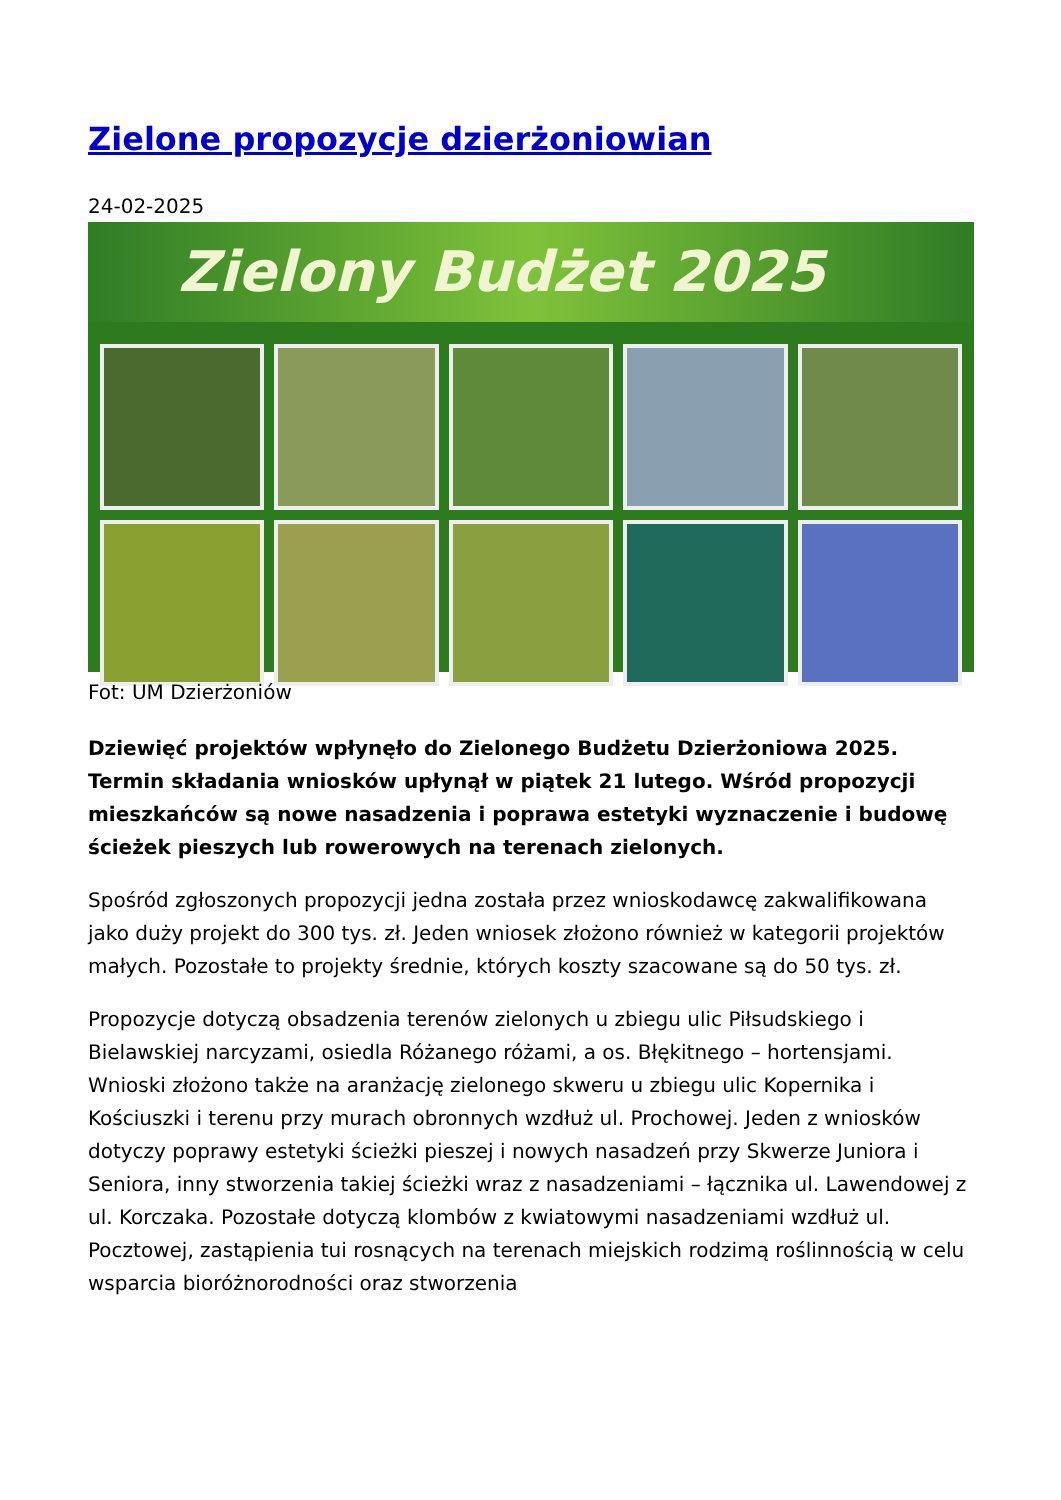Zielone propozycje dzierżoniowian
24-02-2025
Zielony Budżet 2025
Fot: UM Dzierżoniów
Dziewięć projektów wpłynęło do Zielonego Budżetu Dzierżoniowa 2025. Termin składania wniosków upłynął w piątek 21 lutego. Wśród propozycji mieszkańców są nowe nasadzenia i poprawa estetyki wyznaczenie i budowę ścieżek pieszych lub rowerowych na terenach zielonych.
Spośród zgłoszonych propozycji jedna została przez wnioskodawcę zakwalifikowana jako duży projekt do 300 tys. zł. Jeden wniosek złożono również w kategorii projektów małych. Pozostałe to projekty średnie, których koszty szacowane są do 50 tys. zł.
Propozycje dotyczą obsadzenia terenów zielonych u zbiegu ulic Piłsudskiego i Bielawskiej narcyzami, osiedla Różanego różami, a os. Błękitnego – hortensjami. Wnioski złożono także na aranżację zielonego skweru u zbiegu ulic Kopernika i Kościuszki i terenu przy murach obronnych wzdłuż ul. Prochowej. Jeden z wniosków dotyczy poprawy estetyki ścieżki pieszej i nowych nasadzeń przy Skwerze Juniora i Seniora, inny stworzenia takiej ścieżki wraz z nasadzeniami – łącznika ul. Lawendowej z ul. Korczaka. Pozostałe dotyczą klombów z kwiatowymi nasadzeniami wzdłuż ul. Pocztowej, zastąpienia tui rosnących na terenach miejskich rodzimą roślinnością w celu wsparcia bioróżnorodności oraz stworzenia